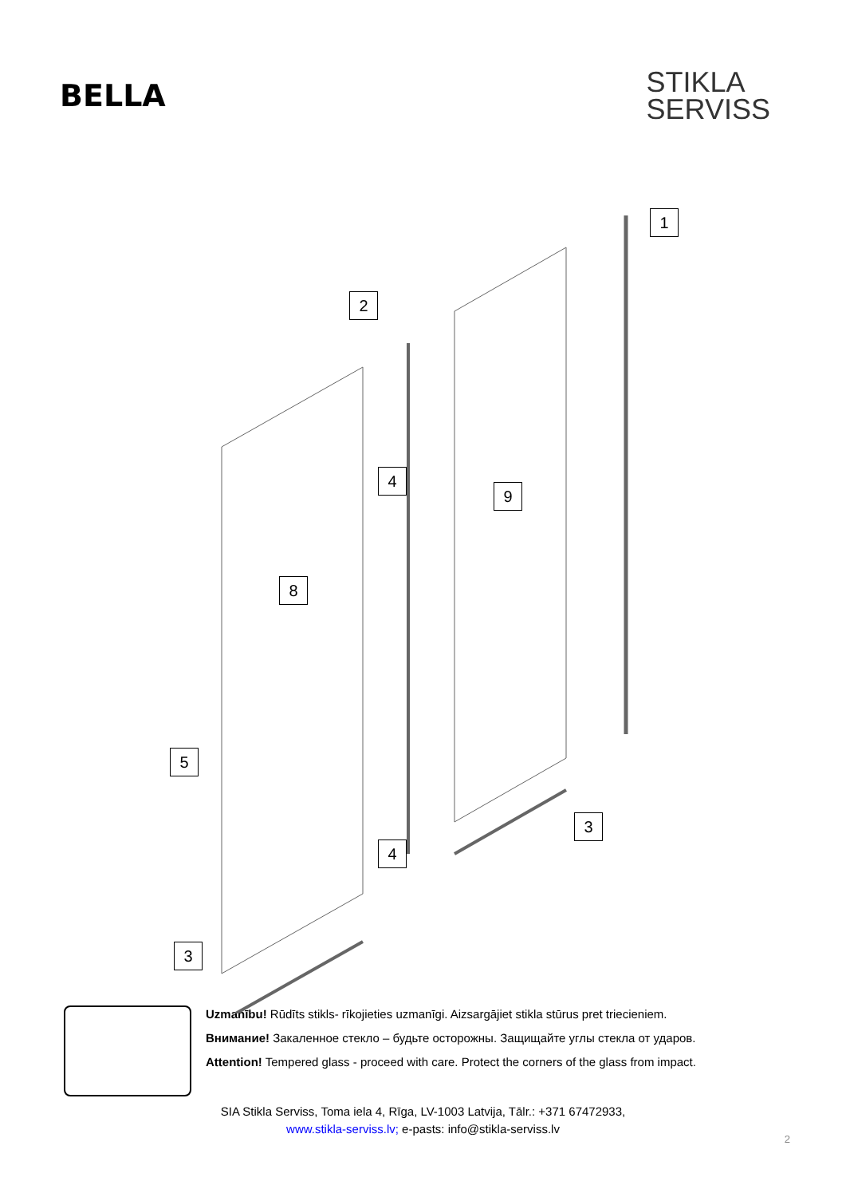BELLA
STIKLA
SERVISS
1
2
4
9
8
5
3
4
3
Uzmanību! Rūdīts stikls- rīkojieties uzmanīgi. Aizsargājiet stikla stūrus pret triecieniem.
Внимание! Закаленное стекло – будьте осторожны. Защищайте углы стекла от ударов.
Attention! Tempered glass - proceed with care. Protect the corners of the glass from impact.
SIA Stikla Serviss, Toma iela 4, Rīga, LV-1003 Latvija, Tālr.: +371 67472933,
www.stikla-serviss.lv; e-pasts: info@stikla-serviss.lv
2